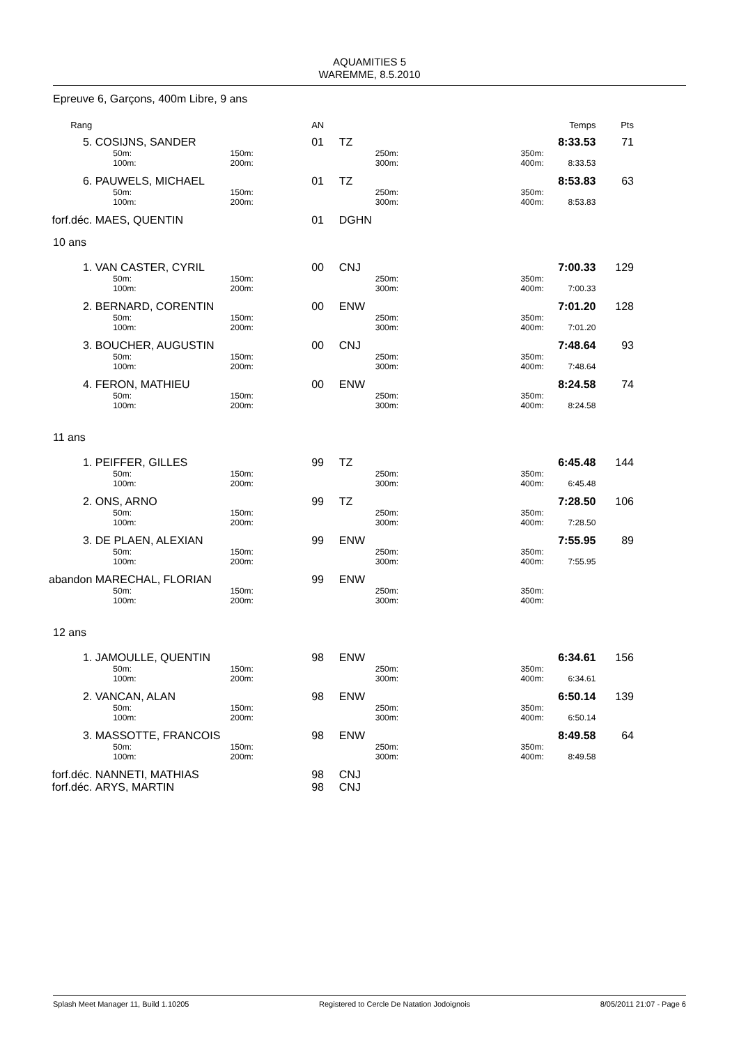AQUAMITIES 5
WAREMME, 8.5.2010
Epreuve 6, Garçons, 400m Libre, 9 ans
| Rang | | | AN | | | | Temps | Pts |
| --- | --- | --- | --- | --- | --- | --- | --- | --- |
| 5. | COSIJNS, SANDER | | 01 | TZ | | | 8:33.53 | 71 |
| | 50m: 100m: | 150m: 200m: | | | 250m: 300m: | 350m: 400m: | 8:33.53 | |
| 6. | PAUWELS, MICHAEL | | 01 | TZ | | | 8:53.83 | 63 |
| | 50m: 100m: | 150m: 200m: | | | 250m: 300m: | 350m: 400m: | 8:53.83 | |
| forf.déc. | MAES, QUENTIN | | 01 | DGHN | | | | |
| 10 ans | | | | | | | | |
| 1. | VAN CASTER, CYRIL | | 00 | CNJ | | | 7:00.33 | 129 |
| | 50m: 100m: | 150m: 200m: | | | 250m: 300m: | 350m: 400m: | 7:00.33 | |
| 2. | BERNARD, CORENTIN | | 00 | ENW | | | 7:01.20 | 128 |
| | 50m: 100m: | 150m: 200m: | | | 250m: 300m: | 350m: 400m: | 7:01.20 | |
| 3. | BOUCHER, AUGUSTIN | | 00 | CNJ | | | 7:48.64 | 93 |
| | 50m: 100m: | 150m: 200m: | | | 250m: 300m: | 350m: 400m: | 7:48.64 | |
| 4. | FERON, MATHIEU | | 00 | ENW | | | 8:24.58 | 74 |
| | 50m: 100m: | 150m: 200m: | | | 250m: 300m: | 350m: 400m: | 8:24.58 | |
| 11 ans | | | | | | | | |
| 1. | PEIFFER, GILLES | | 99 | TZ | | | 6:45.48 | 144 |
| | 50m: 100m: | 150m: 200m: | | | 250m: 300m: | 350m: 400m: | 6:45.48 | |
| 2. | ONS, ARNO | | 99 | TZ | | | 7:28.50 | 106 |
| | 50m: 100m: | 150m: 200m: | | | 250m: 300m: | 350m: 400m: | 7:28.50 | |
| 3. | DE PLAEN, ALEXIAN | | 99 | ENW | | | 7:55.95 | 89 |
| | 50m: 100m: | 150m: 200m: | | | 250m: 300m: | 350m: 400m: | 7:55.95 | |
| abandon | MARECHAL, FLORIAN | | 99 | ENW | | | | |
| | 50m: 100m: | 150m: 200m: | | | 250m: 300m: | 350m: 400m: | | |
| 12 ans | | | | | | | | |
| 1. | JAMOULLE, QUENTIN | | 98 | ENW | | | 6:34.61 | 156 |
| | 50m: 100m: | 150m: 200m: | | | 250m: 300m: | 350m: 400m: | 6:34.61 | |
| 2. | VANCAN, ALAN | | 98 | ENW | | | 6:50.14 | 139 |
| | 50m: 100m: | 150m: 200m: | | | 250m: 300m: | 350m: 400m: | 6:50.14 | |
| 3. | MASSOTTE, FRANCOIS | | 98 | ENW | | | 8:49.58 | 64 |
| | 50m: 100m: | 150m: 200m: | | | 250m: 300m: | 350m: 400m: | 8:49.58 | |
| forf.déc. | NANNETI, MATHIAS | | 98 | CNJ | | | | |
| forf.déc. | ARYS, MARTIN | | 98 | CNJ | | | | |
Splash Meet Manager 11, Build 1.10205 Registered to Cercle De Natation Jodoignois 8/05/2011 21:07 - Page 6